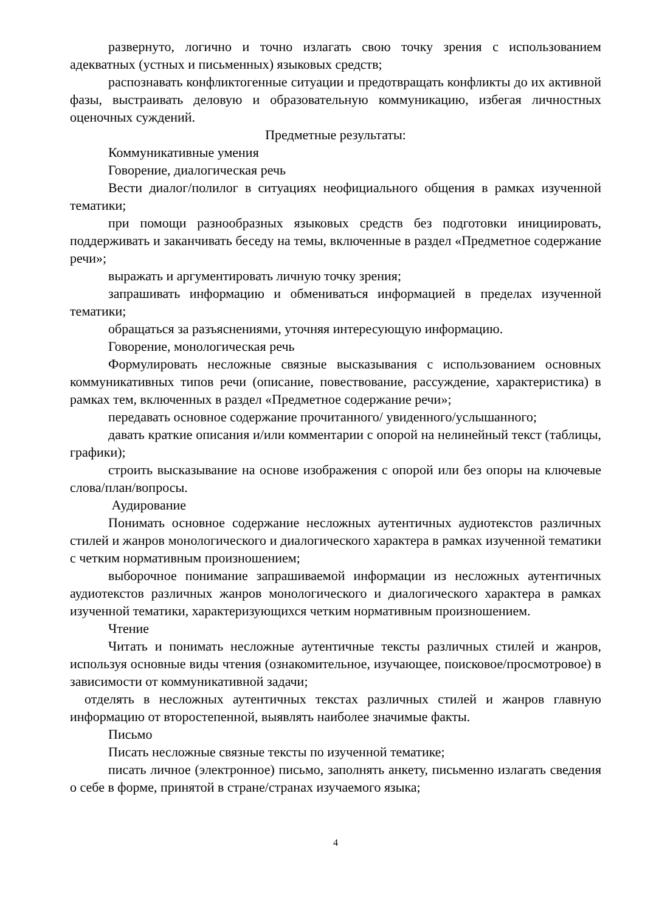развернуто, логично и точно излагать свою точку зрения с использованием адекватных (устных и письменных) языковых средств;
распознавать конфликтогенные ситуации и предотвращать конфликты до их активной фазы, выстраивать деловую и образовательную коммуникацию, избегая личностных оценочных суждений.
Предметные результаты:
Коммуникативные умения
Говорение, диалогическая речь
Вести диалог/полилог в ситуациях неофициального общения в рамках изученной тематики;
при помощи разнообразных языковых средств без подготовки инициировать, поддерживать и заканчивать беседу на темы, включенные в раздел «Предметное содержание речи»;
выражать и аргументировать личную точку зрения;
запрашивать информацию и обмениваться информацией в пределах изученной тематики;
обращаться за разъяснениями, уточняя интересующую информацию.
Говорение, монологическая речь
Формулировать несложные связные высказывания с использованием основных коммуникативных типов речи (описание, повествование, рассуждение, характеристика) в рамках тем, включенных в раздел «Предметное содержание речи»;
передавать основное содержание прочитанного/ увиденного/услышанного;
давать краткие описания и/или комментарии с опорой на нелинейный текст (таблицы, графики);
строить высказывание на основе изображения с опорой или без опоры на ключевые слова/план/вопросы.
Аудирование
Понимать основное содержание несложных аутентичных аудиотекстов различных стилей и жанров монологического и диалогического характера в рамках изученной тематики с четким нормативным произношением;
выборочное понимание запрашиваемой информации из несложных аутентичных аудиотекстов различных жанров монологического и диалогического характера в рамках изученной тематики, характеризующихся четким нормативным произношением.
Чтение
Читать и понимать несложные аутентичные тексты различных стилей и жанров, используя основные виды чтения (ознакомительное, изучающее, поисковое/просмотровое) в зависимости от коммуникативной задачи;
отделять в несложных аутентичных текстах различных стилей и жанров главную информацию от второстепенной, выявлять наиболее значимые факты.
Письмо
Писать несложные связные тексты по изученной тематике;
писать личное (электронное) письмо, заполнять анкету, письменно излагать сведения о себе в форме, принятой в стране/странах изучаемого языка;
4